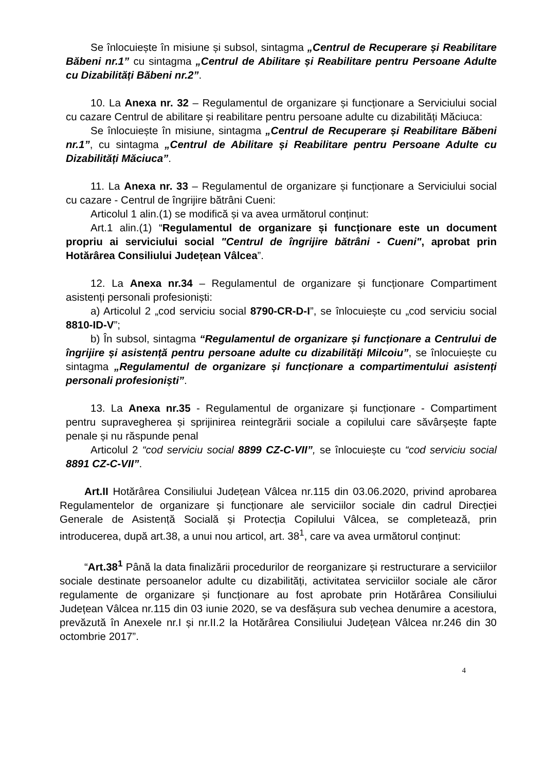Se înlocuiește în misiune și subsol, sintagma „Centrul de Recuperare și Reabilitare Băbeni nr.1” cu sintagma „Centrul de Abilitare și Reabilitare pentru Persoane Adulte cu Dizabilități Băbeni nr.2”.
10. La Anexa nr. 32 – Regulamentul de organizare și funcționare a Serviciului social cu cazare Centrul de abilitare și reabilitare pentru persoane adulte cu dizabilități Măciuca:
Se înlocuiește în misiune, sintagma „Centrul de Recuperare și Reabilitare Băbeni nr.1”, cu sintagma „Centrul de Abilitare și Reabilitare pentru Persoane Adulte cu Dizabilități Măciuca”.
11. La Anexa nr. 33 – Regulamentul de organizare și funcționare a Serviciului social cu cazare - Centrul de îngrijire bătrâni Cueni:
Articolul 1 alin.(1) se modifică și va avea următorul conținut:
Art.1 alin.(1) “Regulamentul de organizare și funcționare este un document propriu ai serviciului social "Centrul de îngrijire bătrâni - Cueni", aprobat prin Hotărârea Consiliului Județean Vâlcea”.
12. La Anexa nr.34 – Regulamentul de organizare și funcționare Compartiment asistenți personali profesioniști:
a) Articolul 2 „cod serviciu social 8790-CR-D-I”, se înlocuiește cu „cod serviciu social 8810-ID-V”;
b) În subsol, sintagma “Regulamentul de organizare și funcționare a Centrului de îngrijire și asistență pentru persoane adulte cu dizabilități Milcoiu”, se înlocuiește cu sintagma „Regulamentul de organizare și funcționare a compartimentului asistenți personali profesioniști”.
13. La Anexa nr.35 - Regulamentul de organizare și funcționare - Compartiment pentru supravegherea și sprijinirea reintegrării sociale a copilului care săvârșește fapte penale și nu răspunde penal
Articolul 2 “cod serviciu social 8899 CZ-C-VII”, se înlocuiește cu “cod serviciu social 8891 CZ-C-VII”.
Art.II Hotărârea Consiliului Județean Vâlcea nr.115 din 03.06.2020, privind aprobarea Regulamentelor de organizare și funcționare ale serviciilor sociale din cadrul Direcției Generale de Asistență Socială și Protecția Copilului Vâlcea, se completează, prin introducerea, după art.38, a unui nou articol, art. 38<sup>1</sup>, care va avea următorul conținut:
“Art.38<sup>1</sup> Până la data finalizării procedurilor de reorganizare și restructurare a serviciilor sociale destinate persoanelor adulte cu dizabilități, activitatea serviciilor sociale ale căror regulamente de organizare și funcționare au fost aprobate prin Hotărârea Consiliului Județean Vâlcea nr.115 din 03 iunie 2020, se va desfășura sub vechea denumire a acestora, prevăzută în Anexele nr.I și nr.II.2 la Hotărârea Consiliului Județean Vâlcea nr.246 din 30 octombrie 2017”.
4